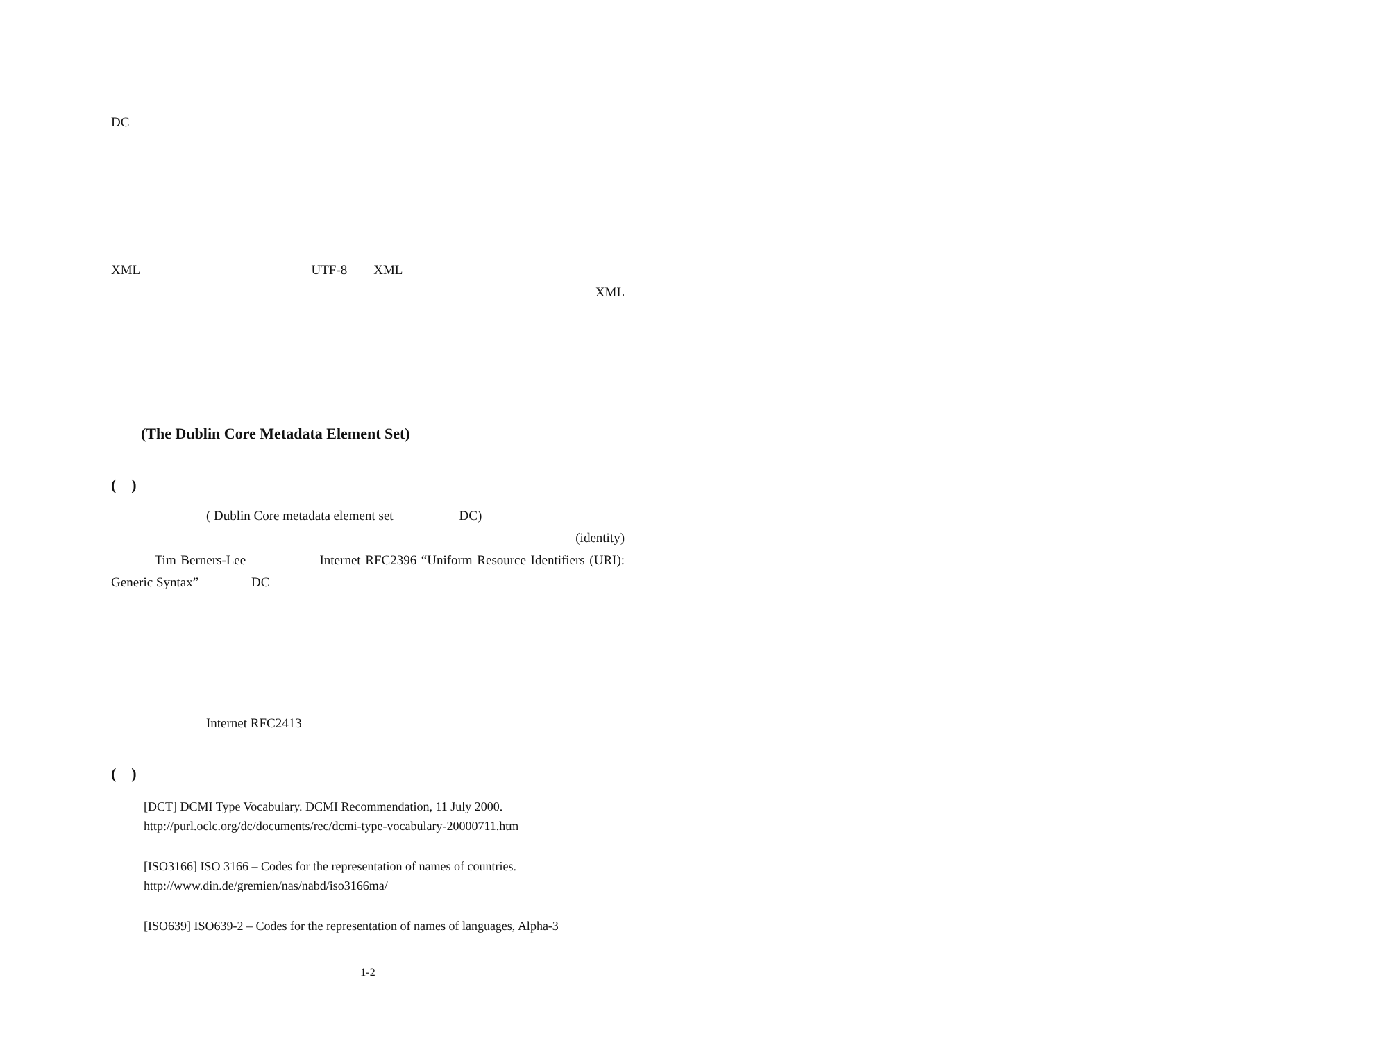DC
XML　　　　　　　　　　　　　UTF-8　　XML
XML
　　
(The Dublin Core Metadata Element Set)
(　)
　　　　　( Dublin Core metadata element set　　　　　DC)
(identity)　　　　　　
　　　Tim Berners-Lee　　　　　Internet RFC2396 “Uniform Resource Identifiers (URI): Generic Syntax”　　　　DC
　　　　　Internet RFC2413
(　)
[DCT] DCMI Type Vocabulary. DCMI Recommendation, 11 July 2000.
http://purl.oclc.org/dc/documents/rec/dcmi-type-vocabulary-20000711.htm
[ISO3166] ISO 3166 – Codes for the representation of names of countries.
http://www.din.de/gremien/nas/nabd/iso3166ma/
[ISO639] ISO639-2 – Codes for the representation of names of languages, Alpha-3
1-2